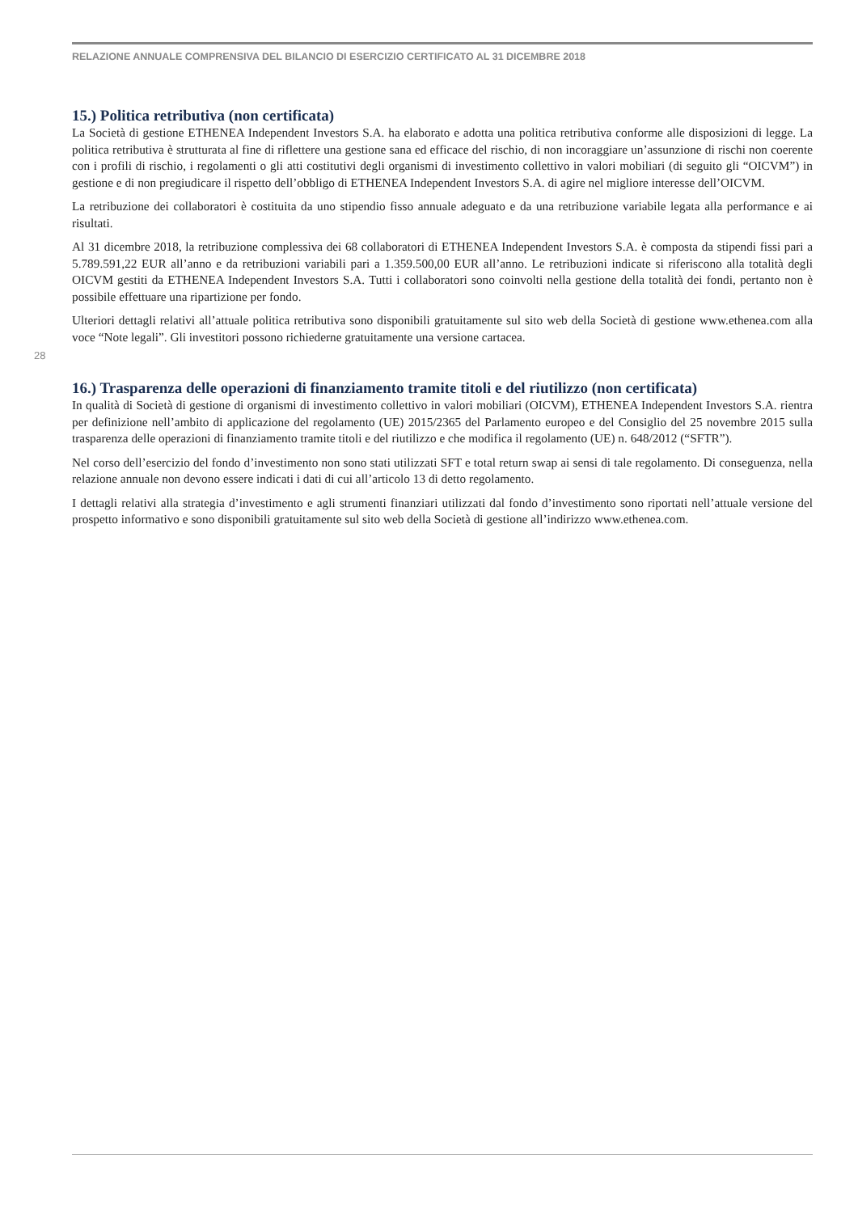RELAZIONE ANNUALE COMPRENSIVA DEL BILANCIO DI ESERCIZIO CERTIFICATO AL 31 DICEMBRE 2018
28
15.) Politica retributiva (non certificata)
La Società di gestione ETHENEA Independent Investors S.A. ha elaborato e adotta una politica retributiva conforme alle disposizioni di legge. La politica retributiva è strutturata al fine di riflettere una gestione sana ed efficace del rischio, di non incoraggiare un’assunzione di rischi non coerente con i profili di rischio, i regolamenti o gli atti costitutivi degli organismi di investimento collettivo in valori mobiliari (di seguito gli “OICVM”) in gestione e di non pregiudicare il rispetto dell’obbligo di ETHENEA Independent Investors S.A. di agire nel migliore interesse dell’OICVM.
La retribuzione dei collaboratori è costituita da uno stipendio fisso annuale adeguato e da una retribuzione variabile legata alla performance e ai risultati.
Al 31 dicembre 2018, la retribuzione complessiva dei 68 collaboratori di ETHENEA Independent Investors S.A. è composta da stipendi fissi pari a 5.789.591,22 EUR all’anno e da retribuzioni variabili pari a 1.359.500,00 EUR all’anno. Le retribuzioni indicate si riferiscono alla totalità degli OICVM gestiti da ETHENEA Independent Investors S.A. Tutti i collaboratori sono coinvolti nella gestione della totalità dei fondi, pertanto non è possibile effettuare una ripartizione per fondo.
Ulteriori dettagli relativi all’attuale politica retributiva sono disponibili gratuitamente sul sito web della Società di gestione www.ethenea.com alla voce “Note legali”. Gli investitori possono richiederne gratuitamente una versione cartacea.
16.) Trasparenza delle operazioni di finanziamento tramite titoli e del riutilizzo (non certificata)
In qualità di Società di gestione di organismi di investimento collettivo in valori mobiliari (OICVM), ETHENEA Independent Investors S.A. rientra per definizione nell’ambito di applicazione del regolamento (UE) 2015/2365 del Parlamento europeo e del Consiglio del 25 novembre 2015 sulla trasparenza delle operazioni di finanziamento tramite titoli e del riutilizzo e che modifica il regolamento (UE) n. 648/2012 (“SFTR”).
Nel corso dell’esercizio del fondo d’investimento non sono stati utilizzati SFT e total return swap ai sensi di tale regolamento. Di conseguenza, nella relazione annuale non devono essere indicati i dati di cui all’articolo 13 di detto regolamento.
I dettagli relativi alla strategia d’investimento e agli strumenti finanziari utilizzati dal fondo d’investimento sono riportati nell’attuale versione del prospetto informativo e sono disponibili gratuitamente sul sito web della Società di gestione all’indirizzo www.ethenea.com.